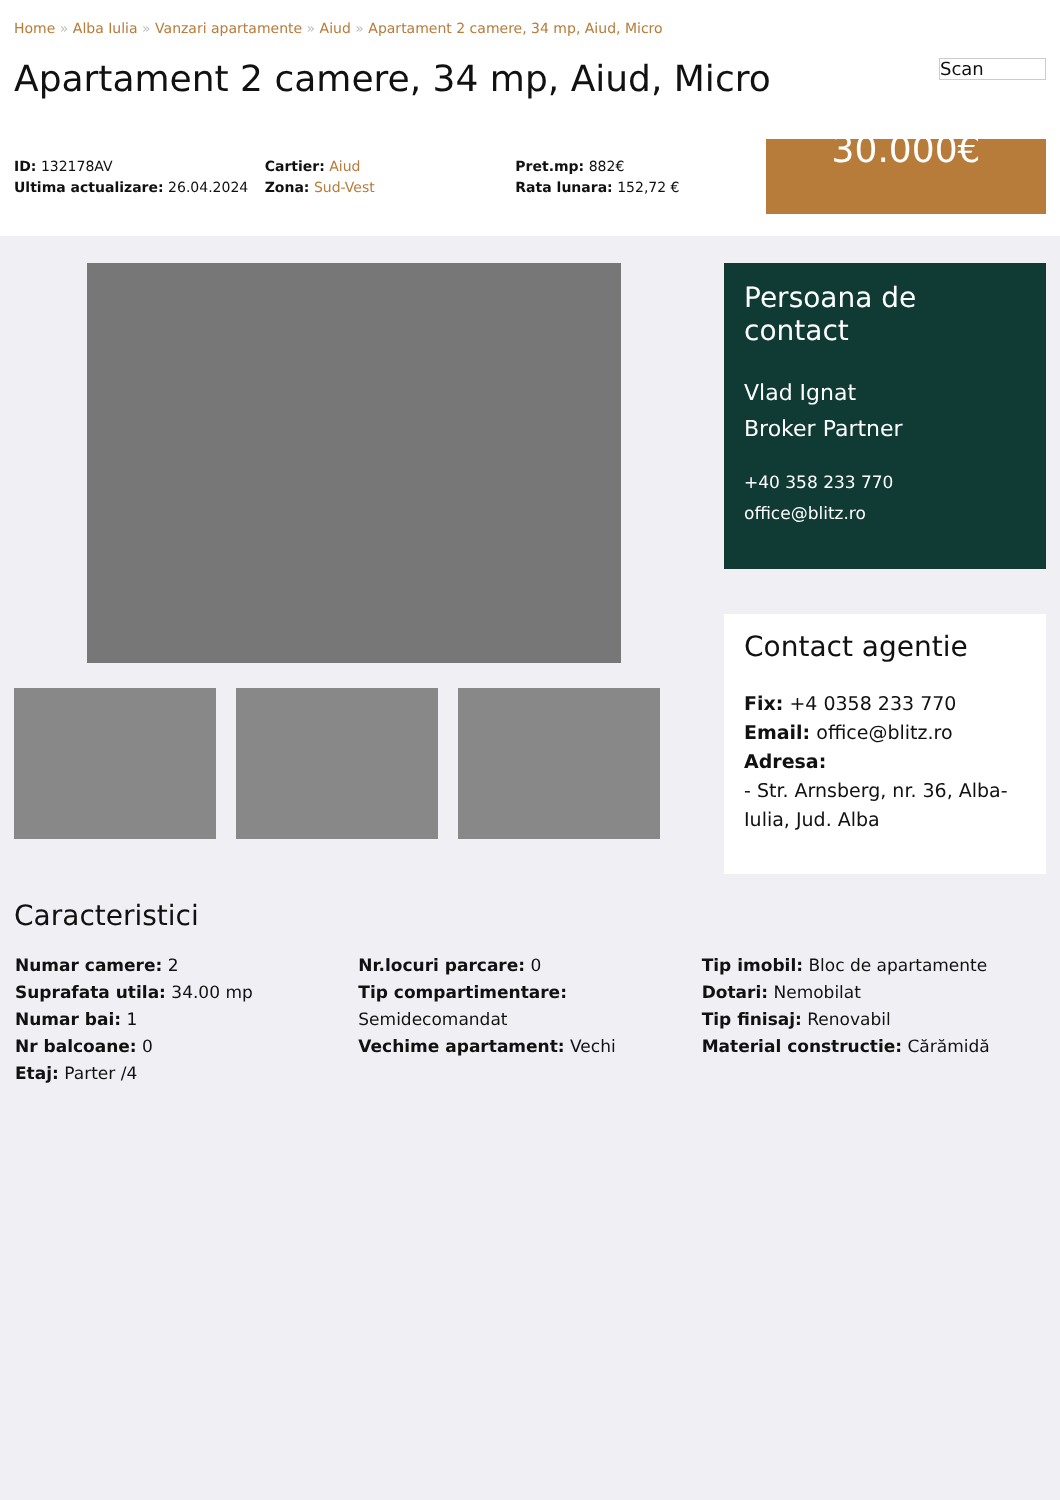Home » Alba Iulia » Vanzari apartamente » Aiud » Apartament 2 camere, 34 mp, Aiud, Micro
Apartament 2 camere, 34 mp, Aiud, Micro Scan
ID: 132178AV
Ultima actualizare: 26.04.2024
Cartier: Aiud
Zona: Sud-Vest
Pret.mp: 882€
Rata lunara: 152,72 €
30.000€
Persoana de contact
Vlad Ignat
Broker Partner
+40 358 233 770
office@blitz.ro
Contact agentie
Fix: +4 0358 233 770
Email: office@blitz.ro
Adresa:
- Str. Arnsberg, nr. 36, Alba-Iulia, Jud. Alba
Caracteristici
Numar camere: 2
Suprafata utila: 34.00 mp
Numar bai: 1
Nr balcoane: 0
Etaj: Parter /4
Nr.locuri parcare: 0
Tip compartimentare:
Semidecomandat
Vechime apartament: Vechi
Tip imobil: Bloc de apartamente
Dotari: Nemobilat
Tip finisaj: Renovabil
Material constructie: Cărămidă